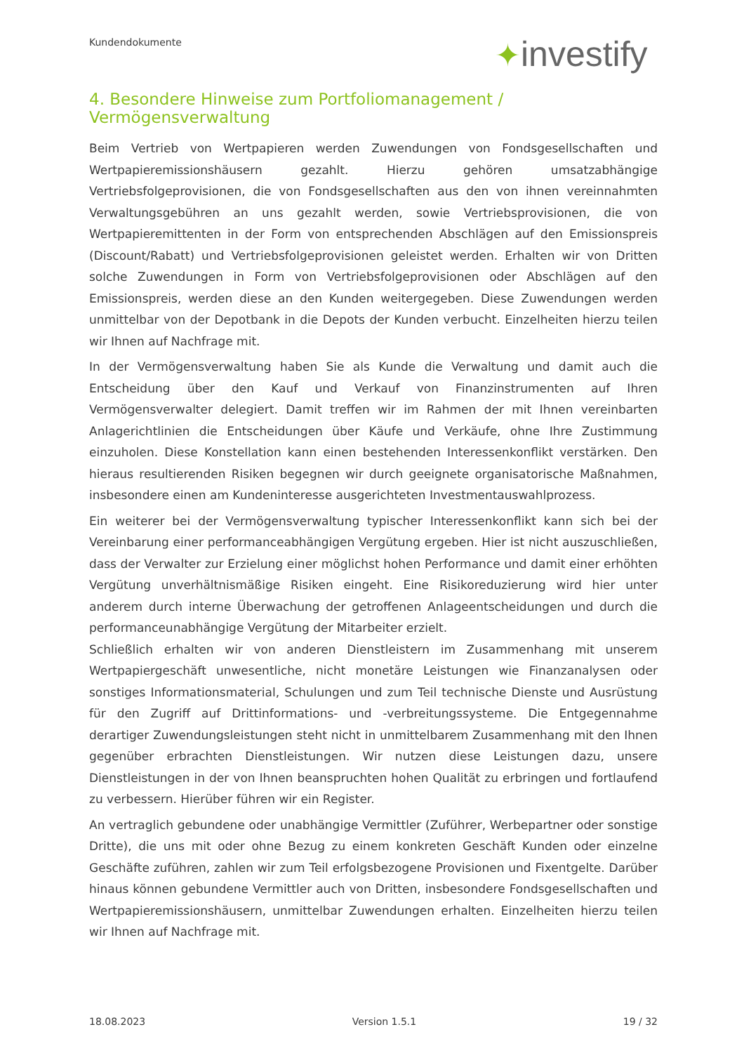Kundendokumente ✦investify
4. Besondere Hinweise zum Portfoliomanagement / Vermögensverwaltung
Beim Vertrieb von Wertpapieren werden Zuwendungen von Fondsgesellschaften und Wertpapieremissionshäusern gezahlt. Hierzu gehören umsatzabhängige Vertriebsfolgeprovisionen, die von Fondsgesellschaften aus den von ihnen vereinnahmten Verwaltungsgebühren an uns gezahlt werden, sowie Vertriebsprovisionen, die von Wertpapieremittenten in der Form von entsprechenden Abschlägen auf den Emissionspreis (Discount/Rabatt) und Vertriebsfolgeprovisionen geleistet werden. Erhalten wir von Dritten solche Zuwendungen in Form von Vertriebsfolgeprovisionen oder Abschlägen auf den Emissionspreis, werden diese an den Kunden weitergegeben. Diese Zuwendungen werden unmittelbar von der Depotbank in die Depots der Kunden verbucht. Einzelheiten hierzu teilen wir Ihnen auf Nachfrage mit.
In der Vermögensverwaltung haben Sie als Kunde die Verwaltung und damit auch die Entscheidung über den Kauf und Verkauf von Finanzinstrumenten auf Ihren Vermögensverwalter delegiert. Damit treffen wir im Rahmen der mit Ihnen vereinbarten Anlagerichtlinien die Entscheidungen über Käufe und Verkäufe, ohne Ihre Zustimmung einzuholen. Diese Konstellation kann einen bestehenden Interessenkonflikt verstärken. Den hieraus resultierenden Risiken begegnen wir durch geeignete organisatorische Maßnahmen, insbesondere einen am Kundeninteresse ausgerichteten Investmentauswahlprozess.
Ein weiterer bei der Vermögensverwaltung typischer Interessenkonflikt kann sich bei der Vereinbarung einer performanceabhängigen Vergütung ergeben. Hier ist nicht auszuschließen, dass der Verwalter zur Erzielung einer möglichst hohen Performance und damit einer erhöhten Vergütung unverhältnismäßige Risiken eingeht. Eine Risikoreduzierung wird hier unter anderem durch interne Überwachung der getroffenen Anlageentscheidungen und durch die performanceunabhängige Vergütung der Mitarbeiter erzielt.
Schließlich erhalten wir von anderen Dienstleistern im Zusammenhang mit unserem Wertpapiergeschäft unwesentliche, nicht monetäre Leistungen wie Finanzanalysen oder sonstiges Informationsmaterial, Schulungen und zum Teil technische Dienste und Ausrüstung für den Zugriff auf Drittinformations- und -verbreitungssysteme. Die Entgegennahme derartiger Zuwendungsleistungen steht nicht in unmittelbarem Zusammenhang mit den Ihnen gegenüber erbrachten Dienstleistungen. Wir nutzen diese Leistungen dazu, unsere Dienstleistungen in der von Ihnen beanspruchten hohen Qualität zu erbringen und fortlaufend zu verbessern. Hierüber führen wir ein Register.
An vertraglich gebundene oder unabhängige Vermittler (Zuführer, Werbepartner oder sonstige Dritte), die uns mit oder ohne Bezug zu einem konkreten Geschäft Kunden oder einzelne Geschäfte zuführen, zahlen wir zum Teil erfolgsbezogene Provisionen und Fixentgelte. Darüber hinaus können gebundene Vermittler auch von Dritten, insbesondere Fondsgesellschaften und Wertpapieremissionshäusern, unmittelbar Zuwendungen erhalten. Einzelheiten hierzu teilen wir Ihnen auf Nachfrage mit.
18.08.2023 Version 1.5.1 19 / 32